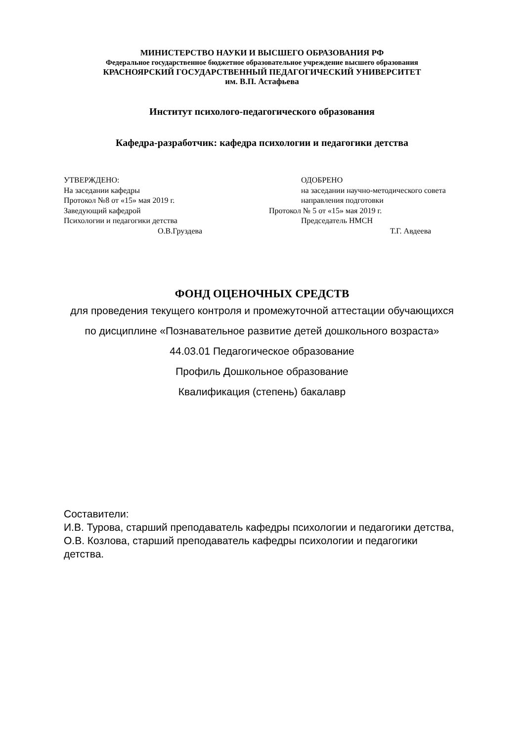МИНИСТЕРСТВО НАУКИ И ВЫСШЕГО ОБРАЗОВАНИЯ РФ
Федеральное государственное бюджетное образовательное учреждение высшего образования
КРАСНОЯРСКИЙ ГОСУДАРСТВЕННЫЙ ПЕДАГОГИЧЕСКИЙ УНИВЕРСИТЕТ
им. В.П. Астафьева
Институт психолого-педагогического образования
Кафедра-разработчик: кафедра психологии и педагогики детства
УТВЕРЖДЕНО:
На заседании кафедры
Протокол №8 от «15» мая 2019 г.
Заведующий кафедрой
Психологии и педагогики детства
О.В.Груздева
ОДОБРЕНО
на заседании научно-методического совета
направления подготовки
Протокол № 5 от «15» мая 2019 г.
Председатель НМСН
Т.Г. Авдеева
ФОНД ОЦЕНОЧНЫХ СРЕДСТВ
для проведения текущего контроля и промежуточной аттестации обучающихся
по дисциплине «Познавательное развитие детей дошкольного возраста»
44.03.01 Педагогическое образование
Профиль Дошкольное образование
Квалификация (степень) бакалавр
Составители:
И.В. Турова, старший преподаватель кафедры психологии и педагогики детства, О.В. Козлова, старший преподаватель кафедры психологии и педагогики детства.